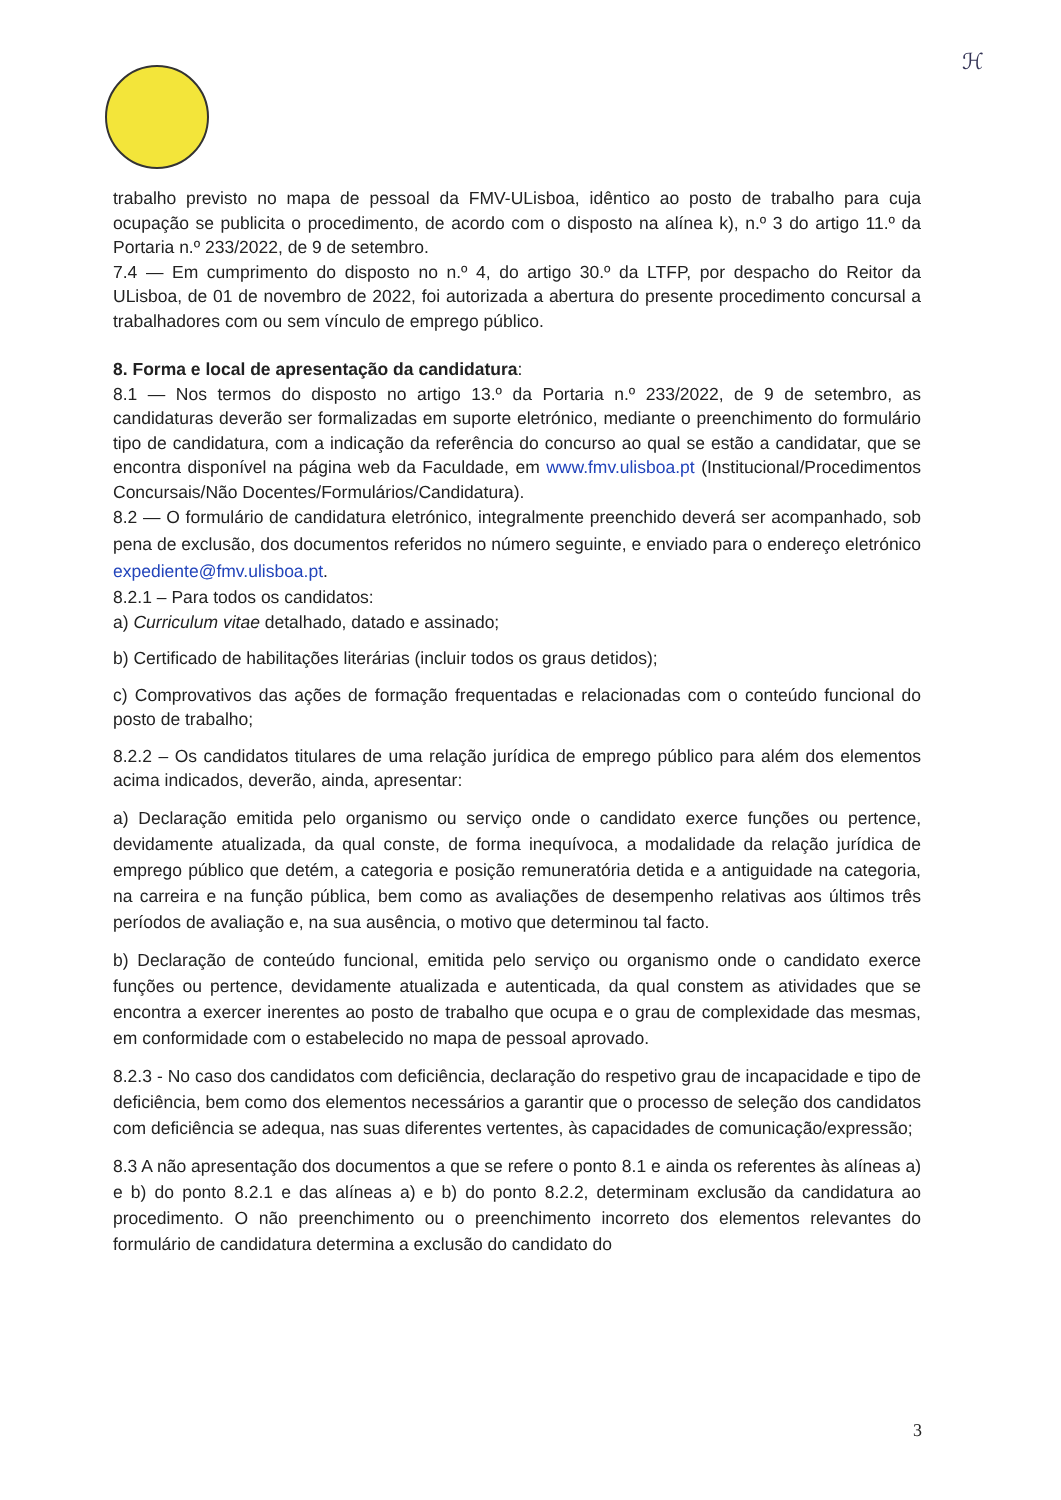ℋ
trabalho previsto no mapa de pessoal da FMV-ULisboa, idêntico ao posto de trabalho para cuja ocupação se publicita o procedimento, de acordo com o disposto na alínea k), n.º 3 do artigo 11.º da Portaria n.º 233/2022, de 9 de setembro.
7.4 — Em cumprimento do disposto no n.º 4, do artigo 30.º da LTFP, por despacho do Reitor da ULisboa, de 01 de novembro de 2022, foi autorizada a abertura do presente procedimento concursal a trabalhadores com ou sem vínculo de emprego público.
8. Forma e local de apresentação da candidatura:
8.1 — Nos termos do disposto no artigo 13.º da Portaria n.º 233/2022, de 9 de setembro, as candidaturas deverão ser formalizadas em suporte eletrónico, mediante o preenchimento do formulário tipo de candidatura, com a indicação da referência do concurso ao qual se estão a candidatar, que se encontra disponível na página web da Faculdade, em www.fmv.ulisboa.pt (Institucional/Procedimentos Concursais/Não Docentes/Formulários/Candidatura).
8.2 — O formulário de candidatura eletrónico, integralmente preenchido deverá ser acompanhado, sob pena de exclusão, dos documentos referidos no número seguinte, e enviado para o endereço eletrónico expediente@fmv.ulisboa.pt.
8.2.1 – Para todos os candidatos:
a) Curriculum vitae detalhado, datado e assinado;
b) Certificado de habilitações literárias (incluir todos os graus detidos);
c) Comprovativos das ações de formação frequentadas e relacionadas com o conteúdo funcional do posto de trabalho;
8.2.2 – Os candidatos titulares de uma relação jurídica de emprego público para além dos elementos acima indicados, deverão, ainda, apresentar:
a) Declaração emitida pelo organismo ou serviço onde o candidato exerce funções ou pertence, devidamente atualizada, da qual conste, de forma inequívoca, a modalidade da relação jurídica de emprego público que detém, a categoria e posição remuneratória detida e a antiguidade na categoria, na carreira e na função pública, bem como as avaliações de desempenho relativas aos últimos três períodos de avaliação e, na sua ausência, o motivo que determinou tal facto.
b) Declaração de conteúdo funcional, emitida pelo serviço ou organismo onde o candidato exerce funções ou pertence, devidamente atualizada e autenticada, da qual constem as atividades que se encontra a exercer inerentes ao posto de trabalho que ocupa e o grau de complexidade das mesmas, em conformidade com o estabelecido no mapa de pessoal aprovado.
8.2.3 - No caso dos candidatos com deficiência, declaração do respetivo grau de incapacidade e tipo de deficiência, bem como dos elementos necessários a garantir que o processo de seleção dos candidatos com deficiência se adequa, nas suas diferentes vertentes, às capacidades de comunicação/expressão;
8.3 A não apresentação dos documentos a que se refere o ponto 8.1 e ainda os referentes às alíneas a) e b) do ponto 8.2.1 e das alíneas a) e b) do ponto 8.2.2, determinam exclusão da candidatura ao procedimento. O não preenchimento ou o preenchimento incorreto dos elementos relevantes do formulário de candidatura determina a exclusão do candidato do
3